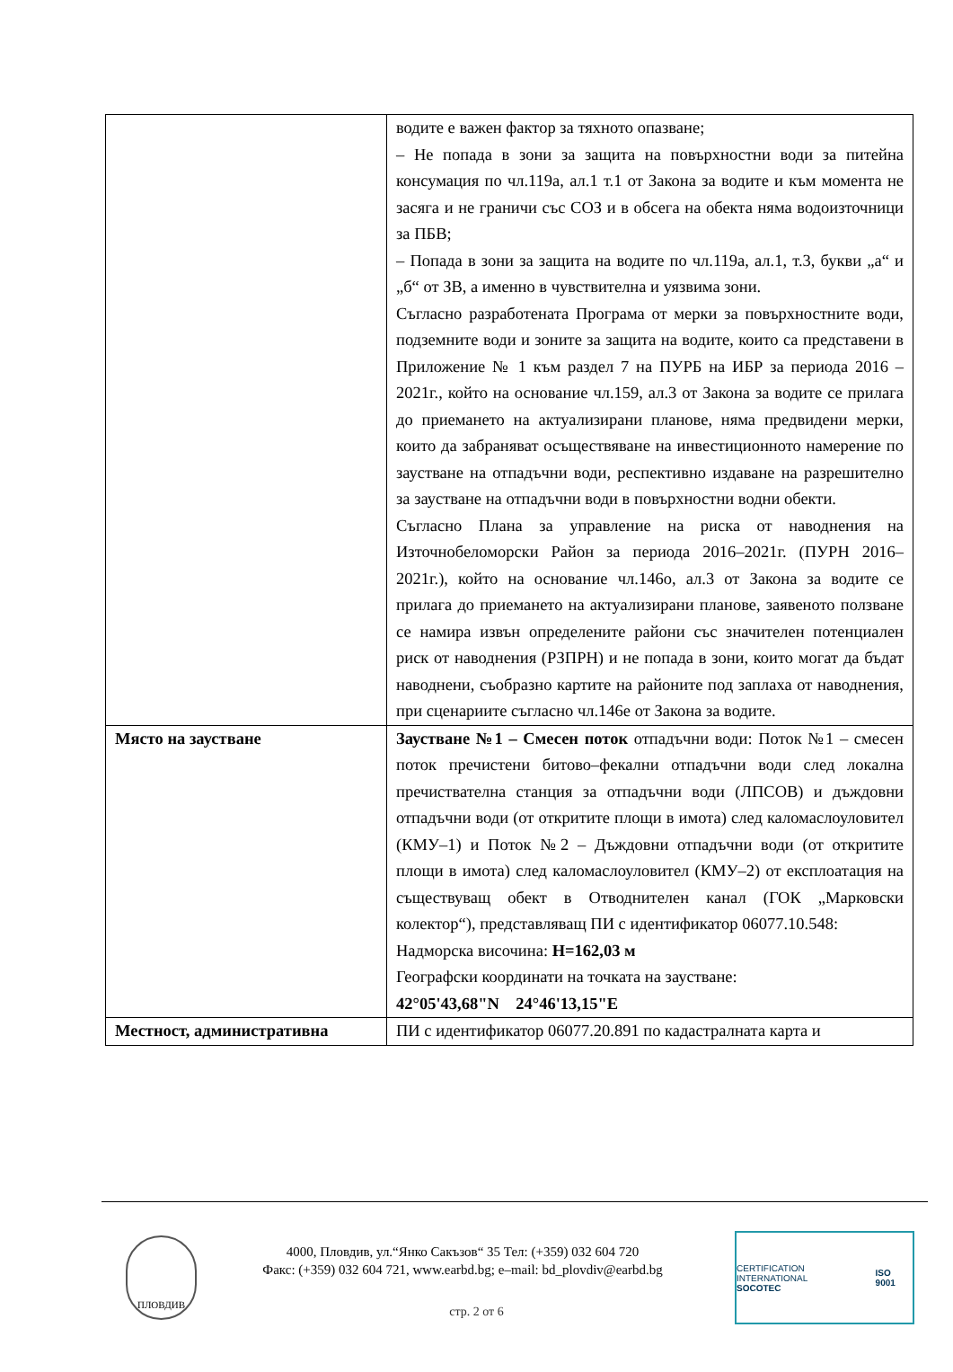| | водите е важен фактор за тяхното опазване; – Не попада в зони за защита на повърхностни води за питейна консумация по чл.119а, ал.1 т.1 от Закона за водите и към момента не засяга и не граничи със СОЗ и в обсега на обекта няма водоизточници за ПБВ; – Попада в зони за защита на водите по чл.119а, ал.1, т.3, букви „а“ и „б“ от ЗВ, а именно в чувствителна и уязвима зони. Съгласно разработената Програма от мерки за повърхностните води, подземните води и зоните за защита на водите, които са представени в Приложение № 1 към раздел 7 на ПУРБ на ИБР за периода 2016 – 2021г., който на основание чл.159, ал.3 от Закона за водите се прилага до приемането на актуализирани планове, няма предвидени мерки, които да забраняват осъществяване на инвестиционното намерение по заустване на отпадъчни води, респективно издаване на разрешително за заустване на отпадъчни води в повърхностни водни обекти. Съгласно Плана за управление на риска от наводнения на Източнобеломорски Район за периода 2016–2021г. (ПУРН 2016–2021г.), който на основание чл.146о, ал.3 от Закона за водите се прилага до приемането на актуализирани планове, заявеното ползване се намира извън определените райони със значителен потенциален риск от наводнения (РЗПРН) и не попада в зони, които могат да бъдат наводнени, съобразно картите на районите под заплаха от наводнения, при сценариите съгласно чл.146е от Закона за водите. |
| Място на заустване | Заустване №1 – Смесен поток отпадъчни води: Поток №1 – смесен поток пречистени битово–фекални отпадъчни води след локална пречиствателна станция за отпадъчни води (ЛПСОВ) и дъждовни отпадъчни води (от откритите площи в имота) след каломаслоуловител (КМУ–1) и Поток №2 – Дъждовни отпадъчни води (от откритите площи в имота) след каломаслоуловител (КМУ–2) от експлоатация на съществуващ обект в Отводнителен канал (ГОК „Марковски колектор“), представляващ ПИ с идентификатор 06077.10.548: Надморска височина: H=162,03 м Географски координати на точката на заустване: 42°05'43,68"N 24°46'13,15"E |
| Местност, административна | ПИ с идентификатор 06077.20.891 по кадастралната карта и |
ПЛОВДИВ
4000, Пловдив, ул.“Янко Сакъзов“ 35 Тел: (+359) 032 604 720
Факс: (+359) 032 604 721, www.earbd.bg; e–mail: bd_plovdiv@earbd.bg
CERTIFICATION INTERNATIONAL
SOCOTEC ISO 9001
стр. 2 от 6